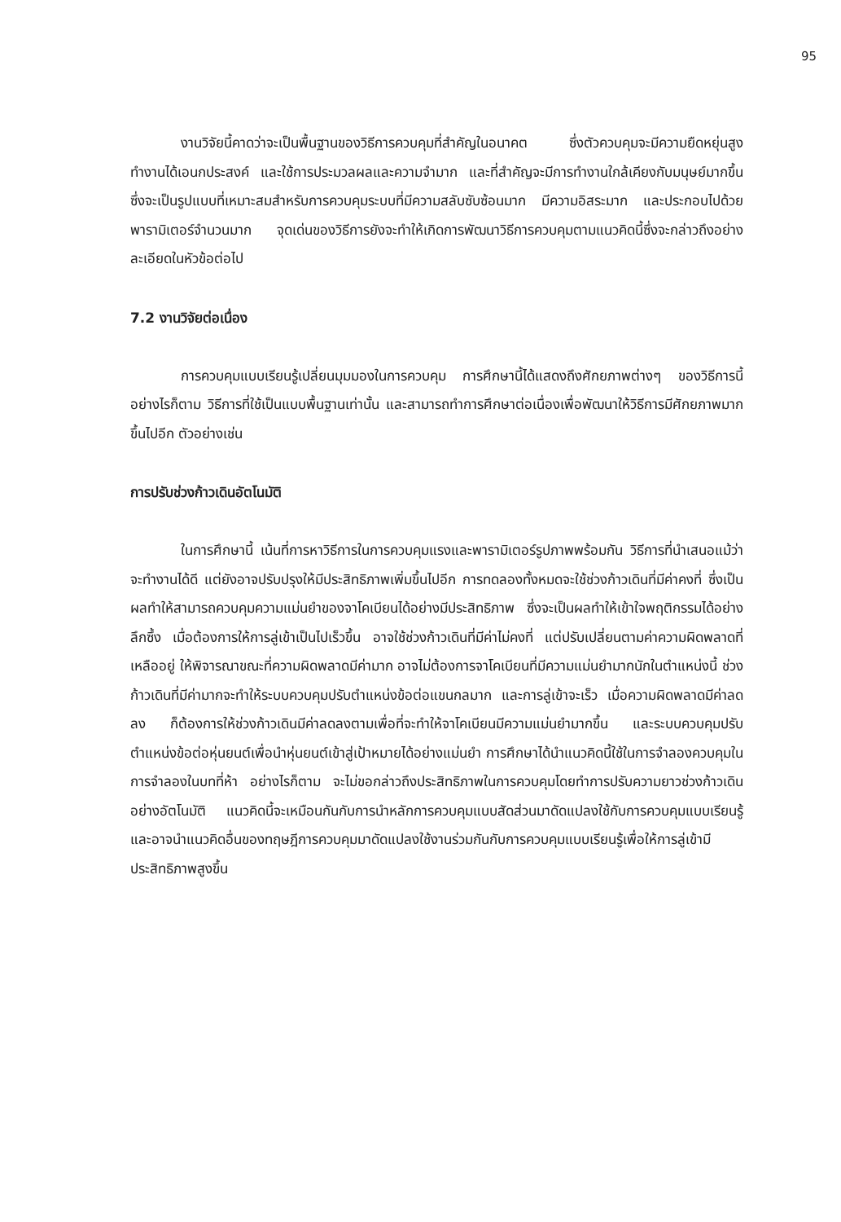95
งานวิจัยนี้คาดว่าจะเป็นพื้นฐานของวิธีการควบคุมที่สำคัญในอนาคต ซึ่งตัวควบคุมจะมีความยืดหยุ่นสูง ทำงานได้เอนกประสงค์ และใช้การประมวลผลและความจำมาก และที่สำคัญจะมีการทำงานใกล้เคียงกับมนุษย์มากขึ้น ซึ่งจะเป็นรูปแบบที่เหมาะสมสำหรับการควบคุมระบบที่มีความสลับซับซ้อนมาก มีความอิสระมาก และประกอบไปด้วยพารามิเตอร์จำนวนมาก จุดเด่นของวิธีการยังจะทำให้เกิดการพัฒนาวิธีการควบคุมตามแนวคิดนี้ซึ่งจะกล่าวถึงอย่างละเอียดในหัวข้อต่อไป
7.2 งานวิจัยต่อเนื่อง
การควบคุมแบบเรียนรู้เปลี่ยนมุมมองในการควบคุม การศึกษานี้ได้แสดงถึงศักยภาพต่างๆ ของวิธีการนี้ อย่างไรก็ตาม วิธีการที่ใช้เป็นแบบพื้นฐานเท่านั้น และสามารถทำการศึกษาต่อเนื่องเพื่อพัฒนาให้วิธีการมีศักยภาพมากขึ้นไปอีก ตัวอย่างเช่น
การปรับช่วงก้าวเดินอัตโนมัติ
ในการศึกษานี้ เน้นที่การหาวิธีการในการควบคุมแรงและพารามิเตอร์รูปภาพพร้อมกัน วิธีการที่นำเสนอแม้ว่าจะทำงานได้ดี แต่ยังอาจปรับปรุงให้มีประสิทธิภาพเพิ่มขึ้นไปอีก การทดลองทั้งหมดจะใช้ช่วงก้าวเดินที่มีค่าคงที่ ซึ่งเป็นผลทำให้สามารถควบคุมความแม่นยำของจาโคเบียนได้อย่างมีประสิทธิภาพ ซึ่งจะเป็นผลทำให้เข้าใจพฤติกรรมได้อย่างลึกซึ้ง เมื่อต้องการให้การลู่เข้าเป็นไปเร็วขึ้น อาจใช้ช่วงก้าวเดินที่มีค่าไม่คงที่ แต่ปรับเปลี่ยนตามค่าความผิดพลาดที่เหลืออยู่ ให้พิจารณาขณะที่ความผิดพลาดมีค่ามาก อาจไม่ต้องการจาโคเบียนที่มีความแม่นยำมากนักในตำแหน่งนี้ ช่วงก้าวเดินที่มีค่ามากจะทำให้ระบบควบคุมปรับตำแหน่งข้อต่อแขนกลมาก และการลู่เข้าจะเร็ว เมื่อความผิดพลาดมีค่าลดลง ก็ต้องการให้ช่วงก้าวเดินมีค่าลดลงตามเพื่อที่จะทำให้จาโคเบียนมีความแม่นยำมากขึ้น และระบบควบคุมปรับตำแหน่งข้อต่อหุ่นยนต์เพื่อนำหุ่นยนต์เข้าสู่เป้าหมายได้อย่างแม่นยำ การศึกษาได้นำแนวคิดนี้ใช้ในการจำลองควบคุมในการจำลองในบทที่ห้า อย่างไรก็ตาม จะไม่ขอกล่าวถึงประสิทธิภาพในการควบคุมโดยทำการปรับความยาวช่วงก้าวเดินอย่างอัตโนมัติ แนวคิดนี้จะเหมือนกันกับการนำหลักการควบคุมแบบสัดส่วนมาดัดแปลงใช้กับการควบคุมแบบเรียนรู้ และอาจนำแนวคิดอื่นของทฤษฎีการควบคุมมาดัดแปลงใช้งานร่วมกันกับการควบคุมแบบเรียนรู้เพื่อให้การลู่เข้ามีประสิทธิภาพสูงขึ้น